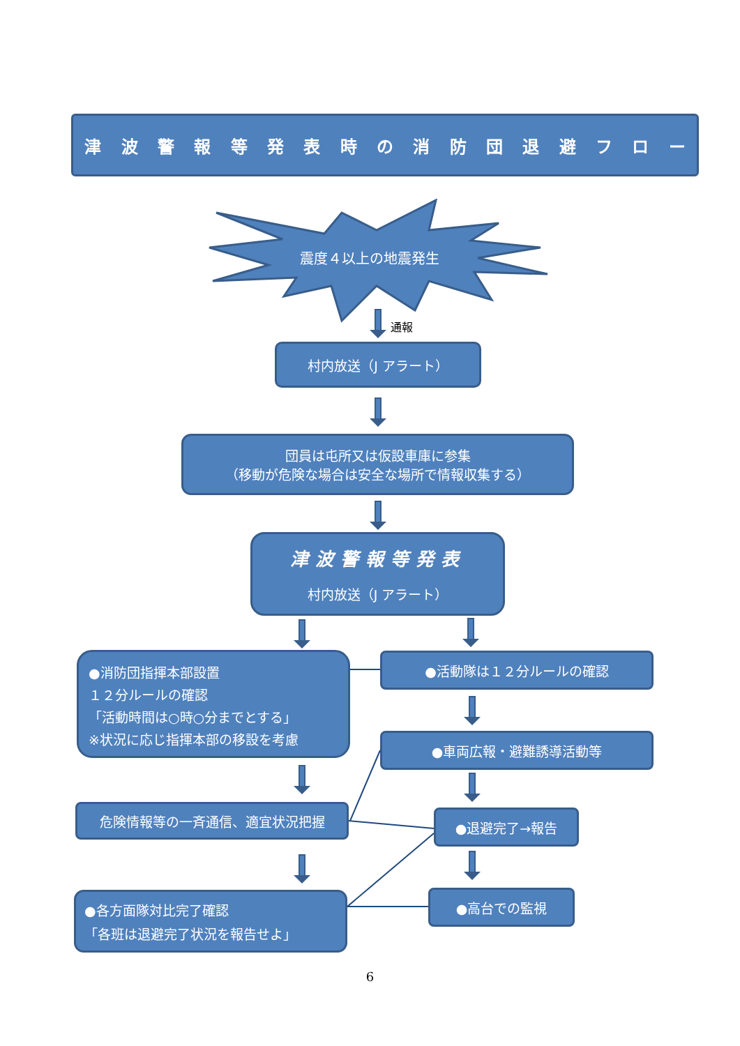津 波 警 報 等 発 表 時 の 消 防 団 退 避 フ ロ ー
震度４以上の地震発生
通報
村内放送（J アラート）
団員は屯所又は仮設車庫に参集
（移動が危険な場合は安全な場所で情報収集する）
津波警報等発表
村内放送（J アラート）
●消防団指揮本部設置
１２分ルールの確認
「活動時間は○時○分までとする」
※状況に応じ指揮本部の移設を考慮
●活動隊は１２分ルールの確認
●車両広報・避難誘導活動等
危険情報等の一斉通信、適宜状況把握 ●退避完了→報告
●各方面隊対比完了確認
「各班は退避完了状況を報告せよ」
●高台での監視
6